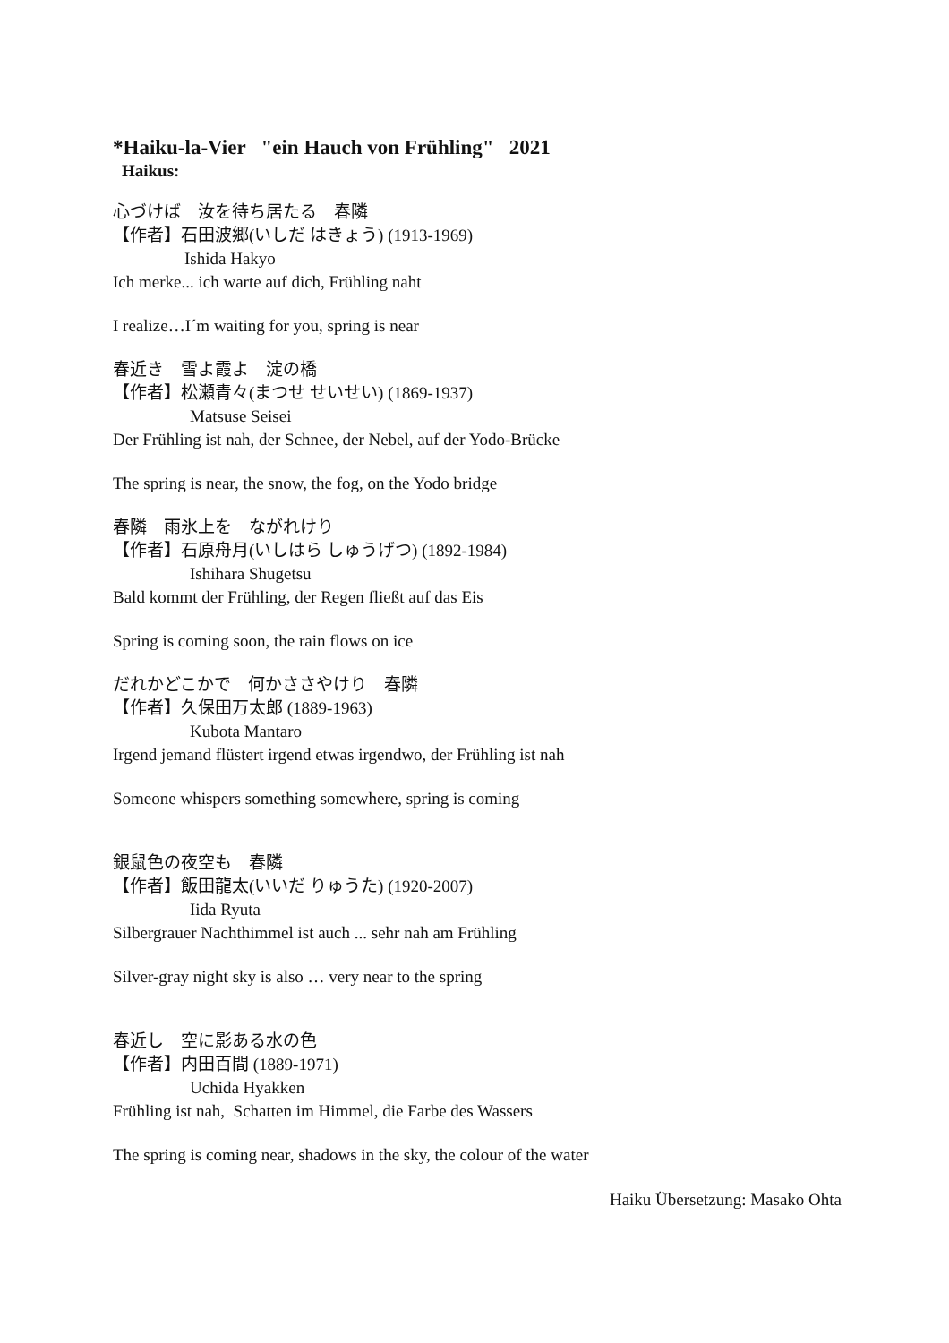*Haiku-la-Vier "ein Hauch von Frühling" 2021
Haikus:
心づけば　汝を待ち居たる　春隣
【作者】石田波郷(いしだ はきょう) (1913-1969)
Ishida Hakyo
Ich merke... ich warte auf dich, Frühling naht
I realize…I´m waiting for you, spring is near
春近き　雪よ霞よ　淀の橋
【作者】松瀬青々(まつせ せいせい) (1869-1937)
Matsuse Seisei
Der Frühling ist nah, der Schnee, der Nebel, auf der Yodo-Brücke
The spring is near, the snow, the fog, on the Yodo bridge
春隣　雨氷上を　ながれけり
【作者】石原舟月(いしはら しゅうげつ) (1892-1984)
Ishihara Shugetsu
Bald kommt der Frühling, der Regen fließt auf das Eis
Spring is coming soon, the rain flows on ice
だれかどこかで　何かささやけり　春隣
【作者】久保田万太郎 (1889-1963)
Kubota Mantaro
Irgend jemand flüstert irgend etwas irgendwo, der Frühling ist nah
Someone whispers something somewhere, spring is coming
銀鼠色の夜空も　春隣
【作者】飯田龍太(いいだ りゅうた) (1920-2007)
Iida Ryuta
Silbergrauer Nachthimmel ist auch ... sehr nah am Frühling
Silver-gray night sky is also … very near to the spring
春近し　空に影ある水の色
【作者】内田百間 (1889-1971)
Uchida Hyakken
Frühling ist nah, Schatten im Himmel, die Farbe des Wassers
The spring is coming near, shadows in the sky, the colour of the water
Haiku Übersetzung: Masako Ohta